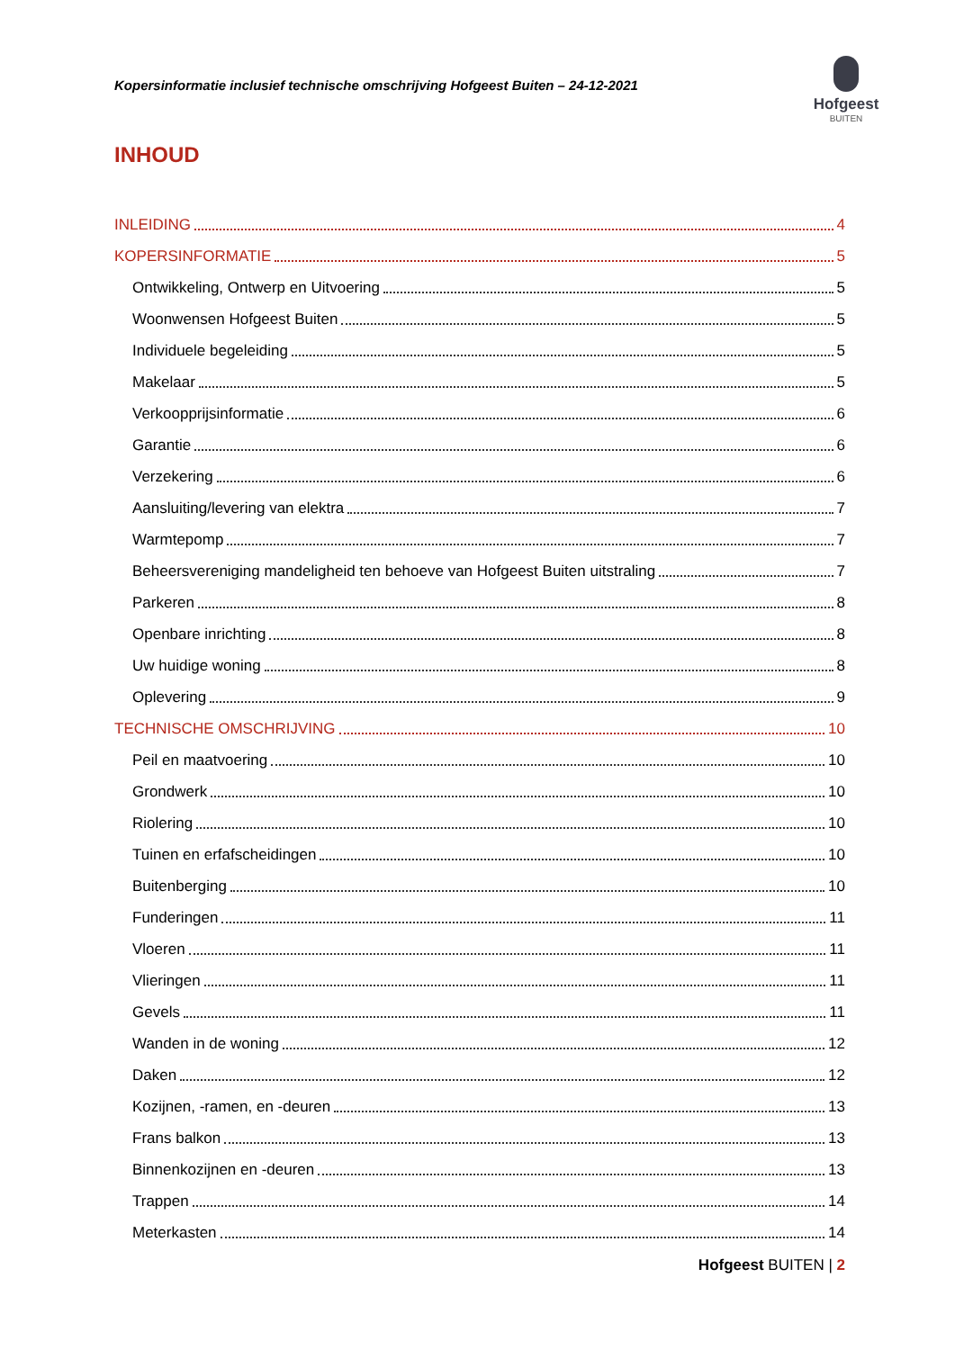Kopersinformatie inclusief technische omschrijving Hofgeest Buiten – 24-12-2021
Hofgeest
BUITEN
INHOUD
INLEIDING 4
KOPERSINFORMATIE 5
Ontwikkeling, Ontwerp en Uitvoering 5
Woonwensen Hofgeest Buiten 5
Individuele begeleiding 5
Makelaar 5
Verkoopprijsinformatie 6
Garantie 6
Verzekering 6
Aansluiting/levering van elektra 7
Warmtepomp 7
Beheersvereniging mandeligheid ten behoeve van Hofgeest Buiten uitstraling 7
Parkeren 8
Openbare inrichting 8
Uw huidige woning 8
Oplevering 9
TECHNISCHE OMSCHRIJVING 10
Peil en maatvoering 10
Grondwerk 10
Riolering 10
Tuinen en erfafscheidingen 10
Buitenberging 10
Funderingen 11
Vloeren 11
Vlieringen 11
Gevels 11
Wanden in de woning 12
Daken 12
Kozijnen, -ramen, en -deuren 13
Frans balkon 13
Binnenkozijnen en -deuren 13
Trappen 14
Meterkasten 14
Hofgeest BUITEN | 2